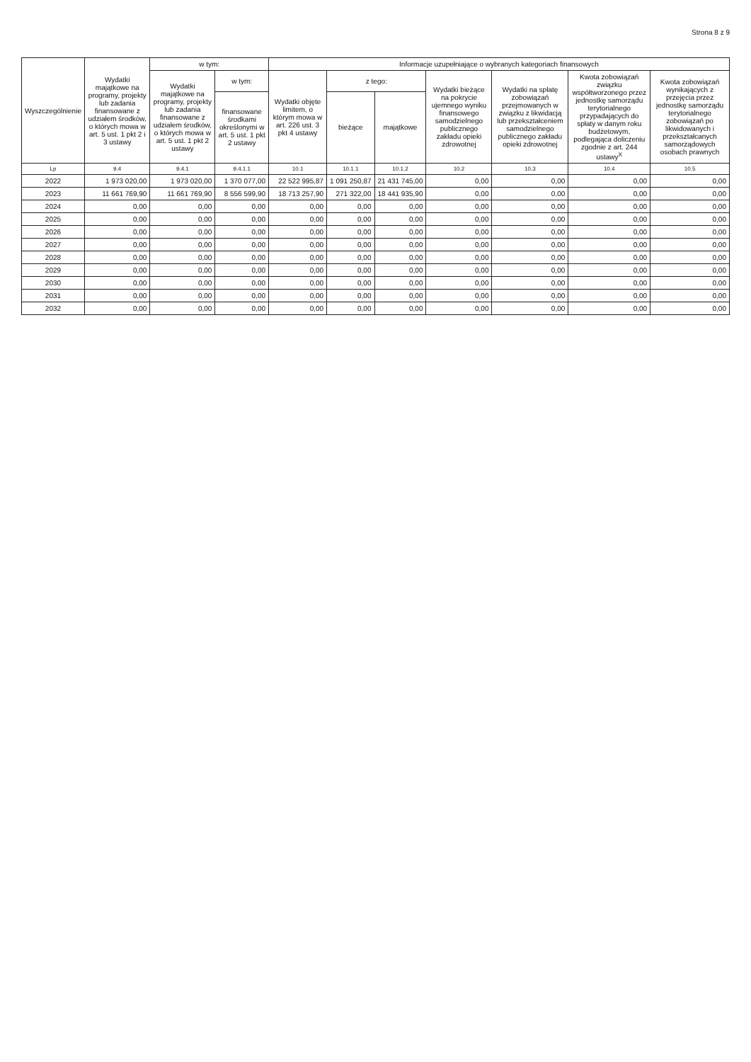Strona 8 z 9
| Wyszczególnienie | Wydatki majątkowe na programy, projekty lub zadania finansowane z udziałem środków, o których mowa w art. 5 ust. 1 pkt 2 i 3 ustawy | w tym: | | Informacje uzupełniające o wybranych kategoriach finansowych | | | | | | |
| --- | --- | --- | --- | --- | --- | --- | --- | --- | --- | --- |
| | | Wydatki majątkowe na programy, projekty lub zadania finansowane z udziałem środków, o których mowa w art. 5 ust. 1 pkt 2 ustawy | w tym: | Wydatki objęte limitem, o którym mowa w art. 226 ust. 3 pkt 4 ustawy | z tego: | | Wydatki bieżące na pokrycie ujemnego wyniku finansowego samodzielnego publicznego zakładu opieki zdrowotnej | Wydatki na spłatę zobowiązań przejmowanych w związku z likwidacją lub przekształceniem samodzielnego publicznego zakładu opieki zdrowotnej | Kwota zobowiązań związku współtworzonego przez jednostkę samorządu terytorialnego przypadających do spłaty w danym roku budżetowym, podlegająca doliczeniu zgodnie z art. 244 ustawy<sup>X</sup> | Kwota zobowiązań wynikających z przejęcia przez jednostkę samorządu terytorialnego zobowiązań po likwidowanych i przekształcanych samorządowych osobach prawnych |
| | | | finansowane środkami określonymi w art. 5 ust. 1 pkt 2 ustawy | | bieżące | majątkowe | | | | |
| Lp | 9.4 | 9.4.1 | 9.4.1.1 | 10.1 | 10.1.1 | 10.1.2 | 10.2 | 10.3 | 10.4 | 10.5 |
| 2022 | 1 973 020,00 | 1 973 020,00 | 1 370 077,00 | 22 522 995,87 | 1 091 250,87 | 21 431 745,00 | 0,00 | 0,00 | 0,00 | 0,00 |
| 2023 | 11 661 769,90 | 11 661 769,90 | 8 556 599,90 | 18 713 257,90 | 271 322,00 | 18 441 935,90 | 0,00 | 0,00 | 0,00 | 0,00 |
| 2024 | 0,00 | 0,00 | 0,00 | 0,00 | 0,00 | 0,00 | 0,00 | 0,00 | 0,00 | 0,00 |
| 2025 | 0,00 | 0,00 | 0,00 | 0,00 | 0,00 | 0,00 | 0,00 | 0,00 | 0,00 | 0,00 |
| 2026 | 0,00 | 0,00 | 0,00 | 0,00 | 0,00 | 0,00 | 0,00 | 0,00 | 0,00 | 0,00 |
| 2027 | 0,00 | 0,00 | 0,00 | 0,00 | 0,00 | 0,00 | 0,00 | 0,00 | 0,00 | 0,00 |
| 2028 | 0,00 | 0,00 | 0,00 | 0,00 | 0,00 | 0,00 | 0,00 | 0,00 | 0,00 | 0,00 |
| 2029 | 0,00 | 0,00 | 0,00 | 0,00 | 0,00 | 0,00 | 0,00 | 0,00 | 0,00 | 0,00 |
| 2030 | 0,00 | 0,00 | 0,00 | 0,00 | 0,00 | 0,00 | 0,00 | 0,00 | 0,00 | 0,00 |
| 2031 | 0,00 | 0,00 | 0,00 | 0,00 | 0,00 | 0,00 | 0,00 | 0,00 | 0,00 | 0,00 |
| 2032 | 0,00 | 0,00 | 0,00 | 0,00 | 0,00 | 0,00 | 0,00 | 0,00 | 0,00 | 0,00 |